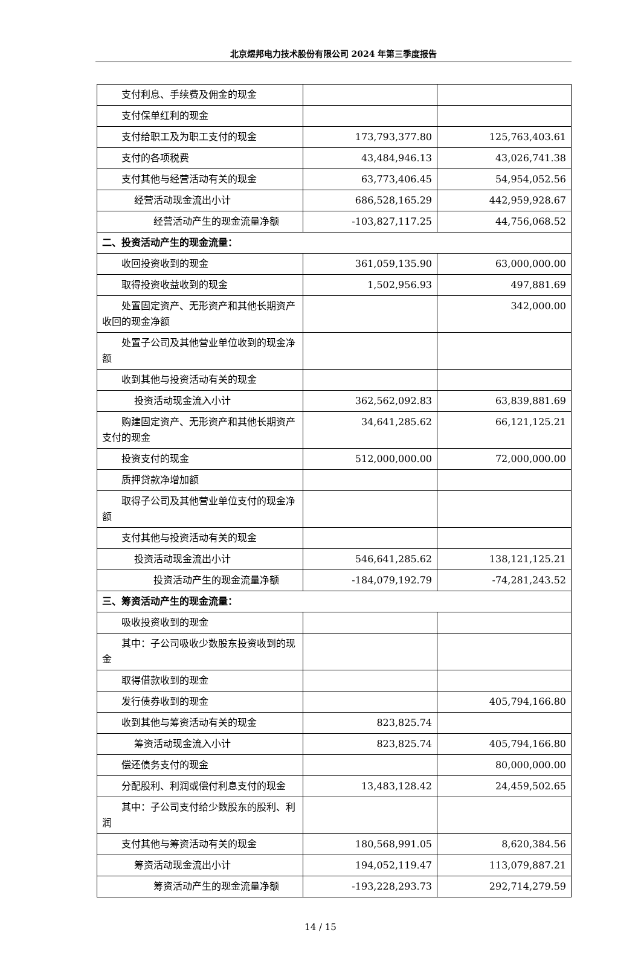北京煜邦电力技术股份有限公司 2024 年第三季度报告
| 支付利息、手续费及佣金的现金 | | |
| 支付保单红利的现金 | | |
| 支付给职工及为职工支付的现金 | 173,793,377.80 | 125,763,403.61 |
| 支付的各项税费 | 43,484,946.13 | 43,026,741.38 |
| 支付其他与经营活动有关的现金 | 63,773,406.45 | 54,954,052.56 |
| 经营活动现金流出小计 | 686,528,165.29 | 442,959,928.67 |
| 经营活动产生的现金流量净额 | -103,827,117.25 | 44,756,068.52 |
| 二、投资活动产生的现金流量： | | |
| 收回投资收到的现金 | 361,059,135.90 | 63,000,000.00 |
| 取得投资收益收到的现金 | 1,502,956.93 | 497,881.69 |
| 处置固定资产、无形资产和其他长期资产收回的现金净额 | | 342,000.00 |
| 处置子公司及其他营业单位收到的现金净额 | | |
| 收到其他与投资活动有关的现金 | | |
| 投资活动现金流入小计 | 362,562,092.83 | 63,839,881.69 |
| 购建固定资产、无形资产和其他长期资产支付的现金 | 34,641,285.62 | 66,121,125.21 |
| 投资支付的现金 | 512,000,000.00 | 72,000,000.00 |
| 质押贷款净增加额 | | |
| 取得子公司及其他营业单位支付的现金净额 | | |
| 支付其他与投资活动有关的现金 | | |
| 投资活动现金流出小计 | 546,641,285.62 | 138,121,125.21 |
| 投资活动产生的现金流量净额 | -184,079,192.79 | -74,281,243.52 |
| 三、筹资活动产生的现金流量： | | |
| 吸收投资收到的现金 | | |
| 其中：子公司吸收少数股东投资收到的现金 | | |
| 取得借款收到的现金 | | |
| 发行债券收到的现金 | | 405,794,166.80 |
| 收到其他与筹资活动有关的现金 | 823,825.74 | |
| 筹资活动现金流入小计 | 823,825.74 | 405,794,166.80 |
| 偿还债务支付的现金 | | 80,000,000.00 |
| 分配股利、利润或偿付利息支付的现金 | 13,483,128.42 | 24,459,502.65 |
| 其中：子公司支付给少数股东的股利、利润 | | |
| 支付其他与筹资活动有关的现金 | 180,568,991.05 | 8,620,384.56 |
| 筹资活动现金流出小计 | 194,052,119.47 | 113,079,887.21 |
| 筹资活动产生的现金流量净额 | -193,228,293.73 | 292,714,279.59 |
14 / 15